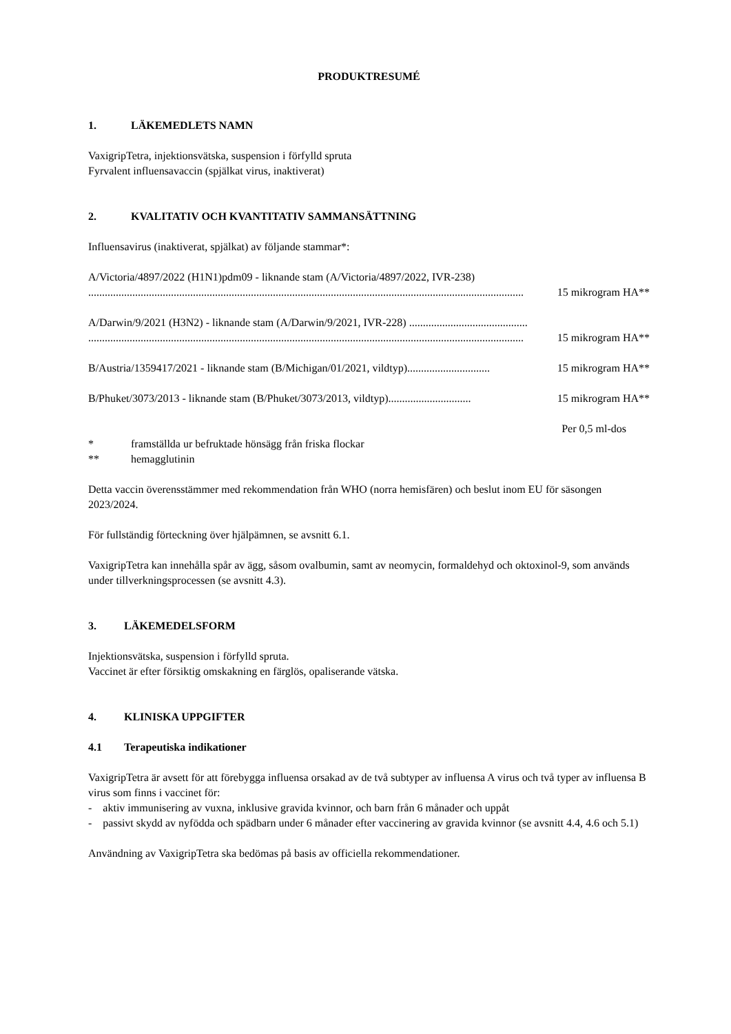PRODUKTRESUMÉ
1. LÄKEMEDLETS NAMN
VaxigripTetra, injektionsvätska, suspension i förfylld spruta
Fyrvalent influensavaccin (spjälkat virus, inaktiverat)
2. KVALITATIV OCH KVANTITATIV SAMMANSÄTTNING
Influensavirus (inaktiverat, spjälkat) av följande stammar*:
A/Victoria/4897/2022 (H1N1)pdm09 - liknande stam (A/Victoria/4897/2022, IVR-238)
.............................................................................................................................................................. 15 mikrogram HA**
A/Darwin/9/2021 (H3N2) - liknande stam (A/Darwin/9/2021, IVR-228) ...........................................
.............................................................................................................................................................. 15 mikrogram HA**
B/Austria/1359417/2021 - liknande stam (B/Michigan/01/2021, vildtyp).............................. 15 mikrogram HA**
B/Phuket/3073/2013 - liknande stam (B/Phuket/3073/2013, vildtyp).............................. 15 mikrogram HA**
Per 0,5 ml-dos
* framställda ur befruktade hönsägg från friska flockar
** hemagglutinin
Detta vaccin överensstämmer med rekommendation från WHO (norra hemisfären) och beslut inom EU för säsongen 2023/2024.
För fullständig förteckning över hjälpämnen, se avsnitt 6.1.
VaxigripTetra kan innehålla spår av ägg, såsom ovalbumin, samt av neomycin, formaldehyd och oktoxinol-9, som används under tillverkningsprocessen (se avsnitt 4.3).
3. LÄKEMEDELSFORM
Injektionsvätska, suspension i förfylld spruta.
Vaccinet är efter försiktig omskakning en färglös, opaliserande vätska.
4. KLINISKA UPPGIFTER
4.1 Terapeutiska indikationer
VaxigripTetra är avsett för att förebygga influensa orsakad av de två subtyper av influensa A virus och två typer av influensa B virus som finns i vaccinet för:
- aktiv immunisering av vuxna, inklusive gravida kvinnor, och barn från 6 månader och uppåt
- passivt skydd av nyfödda och spädbarn under 6 månader efter vaccinering av gravida kvinnor (se avsnitt 4.4, 4.6 och 5.1)
Användning av VaxigripTetra ska bedömas på basis av officiella rekommendationer.